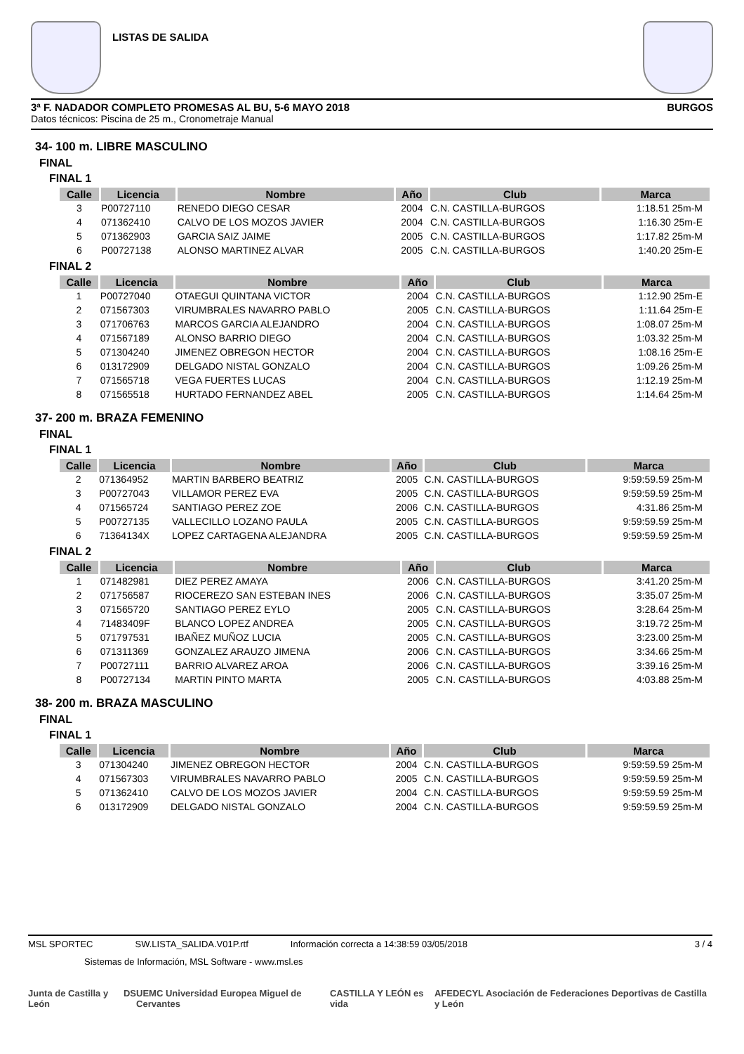LISTAS DE SALIDA
3ª F. NADADOR COMPLETO PROMESAS AL BU, 5-6 MAYO 2018 BURGOS
Datos técnicos: Piscina de 25 m., Cronometraje Manual
34- 100 m. LIBRE MASCULINO
FINAL
FINAL 1
| Calle | Licencia | Nombre | Año | Club | Marca |
| --- | --- | --- | --- | --- | --- |
| 3 | P00727110 | RENEDO DIEGO CESAR | 2004 | C.N. CASTILLA-BURGOS | 1:18.51 25m-M |
| 4 | 071362410 | CALVO DE LOS MOZOS JAVIER | 2004 | C.N. CASTILLA-BURGOS | 1:16.30 25m-E |
| 5 | 071362903 | GARCIA SAIZ JAIME | 2005 | C.N. CASTILLA-BURGOS | 1:17.82 25m-M |
| 6 | P00727138 | ALONSO MARTINEZ ALVAR | 2005 | C.N. CASTILLA-BURGOS | 1:40.20 25m-E |
FINAL 2
| Calle | Licencia | Nombre | Año | Club | Marca |
| --- | --- | --- | --- | --- | --- |
| 1 | P00727040 | OTAEGUI QUINTANA VICTOR | 2004 | C.N. CASTILLA-BURGOS | 1:12.90 25m-E |
| 2 | 071567303 | VIRUMBRALES NAVARRO PABLO | 2005 | C.N. CASTILLA-BURGOS | 1:11.64 25m-E |
| 3 | 071706763 | MARCOS GARCIA ALEJANDRO | 2004 | C.N. CASTILLA-BURGOS | 1:08.07 25m-M |
| 4 | 071567189 | ALONSO BARRIO DIEGO | 2004 | C.N. CASTILLA-BURGOS | 1:03.32 25m-M |
| 5 | 071304240 | JIMENEZ OBREGON HECTOR | 2004 | C.N. CASTILLA-BURGOS | 1:08.16 25m-E |
| 6 | 013172909 | DELGADO NISTAL GONZALO | 2004 | C.N. CASTILLA-BURGOS | 1:09.26 25m-M |
| 7 | 071565718 | VEGA FUERTES LUCAS | 2004 | C.N. CASTILLA-BURGOS | 1:12.19 25m-M |
| 8 | 071565518 | HURTADO FERNANDEZ ABEL | 2005 | C.N. CASTILLA-BURGOS | 1:14.64 25m-M |
37- 200 m. BRAZA FEMENINO
FINAL
FINAL 1
| Calle | Licencia | Nombre | Año | Club | Marca |
| --- | --- | --- | --- | --- | --- |
| 2 | 071364952 | MARTIN BARBERO BEATRIZ | 2005 | C.N. CASTILLA-BURGOS | 9:59:59.59 25m-M |
| 3 | P00727043 | VILLAMOR PEREZ EVA | 2005 | C.N. CASTILLA-BURGOS | 9:59:59.59 25m-M |
| 4 | 071565724 | SANTIAGO PEREZ ZOE | 2006 | C.N. CASTILLA-BURGOS | 4:31.86 25m-M |
| 5 | P00727135 | VALLECILLO LOZANO PAULA | 2005 | C.N. CASTILLA-BURGOS | 9:59:59.59 25m-M |
| 6 | 71364134X | LOPEZ CARTAGENA ALEJANDRA | 2005 | C.N. CASTILLA-BURGOS | 9:59:59.59 25m-M |
FINAL 2
| Calle | Licencia | Nombre | Año | Club | Marca |
| --- | --- | --- | --- | --- | --- |
| 1 | 071482981 | DIEZ PEREZ AMAYA | 2006 | C.N. CASTILLA-BURGOS | 3:41.20 25m-M |
| 2 | 071756587 | RIOCEREZO SAN ESTEBAN INES | 2006 | C.N. CASTILLA-BURGOS | 3:35.07 25m-M |
| 3 | 071565720 | SANTIAGO PEREZ EYLO | 2005 | C.N. CASTILLA-BURGOS | 3:28.64 25m-M |
| 4 | 71483409F | BLANCO LOPEZ ANDREA | 2005 | C.N. CASTILLA-BURGOS | 3:19.72 25m-M |
| 5 | 071797531 | IBAÑEZ MUÑOZ LUCIA | 2005 | C.N. CASTILLA-BURGOS | 3:23.00 25m-M |
| 6 | 071311369 | GONZALEZ ARAUZO JIMENA | 2006 | C.N. CASTILLA-BURGOS | 3:34.66 25m-M |
| 7 | P00727111 | BARRIO ALVAREZ AROA | 2006 | C.N. CASTILLA-BURGOS | 3:39.16 25m-M |
| 8 | P00727134 | MARTIN PINTO MARTA | 2005 | C.N. CASTILLA-BURGOS | 4:03.88 25m-M |
38- 200 m. BRAZA MASCULINO
FINAL
FINAL 1
| Calle | Licencia | Nombre | Año | Club | Marca |
| --- | --- | --- | --- | --- | --- |
| 3 | 071304240 | JIMENEZ OBREGON HECTOR | 2004 | C.N. CASTILLA-BURGOS | 9:59:59.59 25m-M |
| 4 | 071567303 | VIRUMBRALES NAVARRO PABLO | 2005 | C.N. CASTILLA-BURGOS | 9:59:59.59 25m-M |
| 5 | 071362410 | CALVO DE LOS MOZOS JAVIER | 2004 | C.N. CASTILLA-BURGOS | 9:59:59.59 25m-M |
| 6 | 013172909 | DELGADO NISTAL GONZALO | 2004 | C.N. CASTILLA-BURGOS | 9:59:59.59 25m-M |
MSL SPORTEC SW.LISTA_SALIDA.V01P.rtf Información correcta a 14:38:59 03/05/2018 3 / 4
Sistemas de Información, MSL Software - www.msl.es
Junta de Castilla y León DS UEMC Universidad Europea Miguel de Cervantes CASTILLA Y LEÓN es vida AFEDECYL Asociación de Federaciones Deportivas de Castilla y León